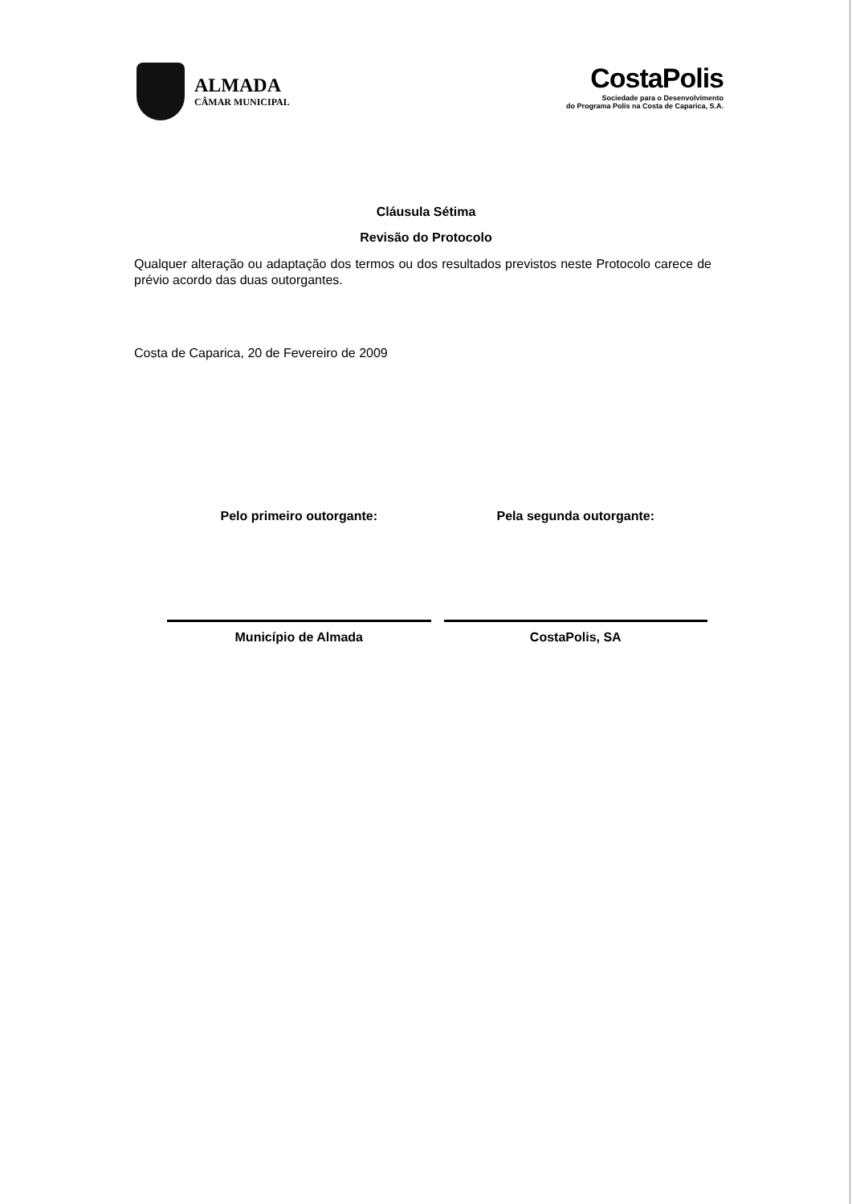ALMADA
CÂMAR MUNICIPAL
CostaPolis
Sociedade para o Desenvolvimento
do Programa Polis na Costa de Caparica, S.A.
Cláusula Sétima
Revisão do Protocolo
Qualquer alteração ou adaptação dos termos ou dos resultados previstos neste Protocolo carece de prévio acordo das duas outorgantes.
Costa de Caparica, 20 de Fevereiro de 2009
Pelo primeiro outorgante:
Município de Almada
Pela segunda outorgante:
CostaPolis, SA